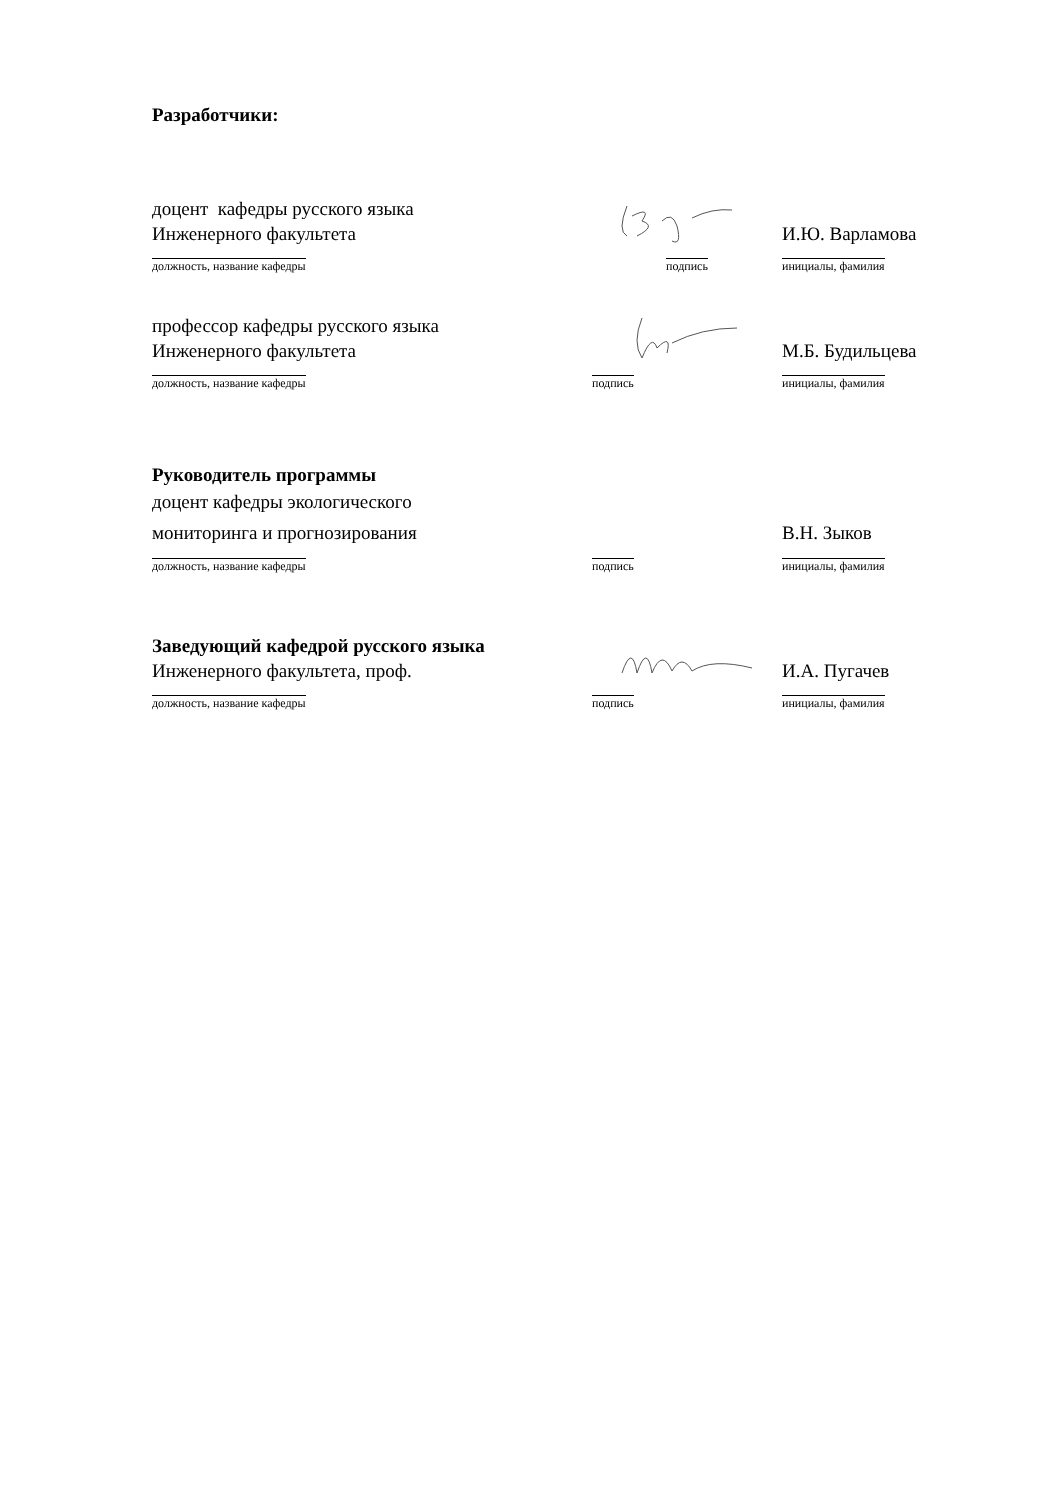Разработчики:
доцент кафедры русского языка
Инженерного факультета
И.Ю. Варламова
должность, название кафедры подпись инициалы, фамилия
профессор кафедры русского языка
Инженерного факультета
М.Б. Будильцева
должность, название кафедры подпись инициалы, фамилия
Руководитель программы
доцент кафедры экологического
мониторинга и прогнозирования
В.Н. Зыков
должность, название кафедры подпись инициалы, фамилия
Заведующий кафедрой русского языка
Инженерного факультета, проф.
И.А. Пугачев
должность, название кафедры подпись инициалы, фамилия